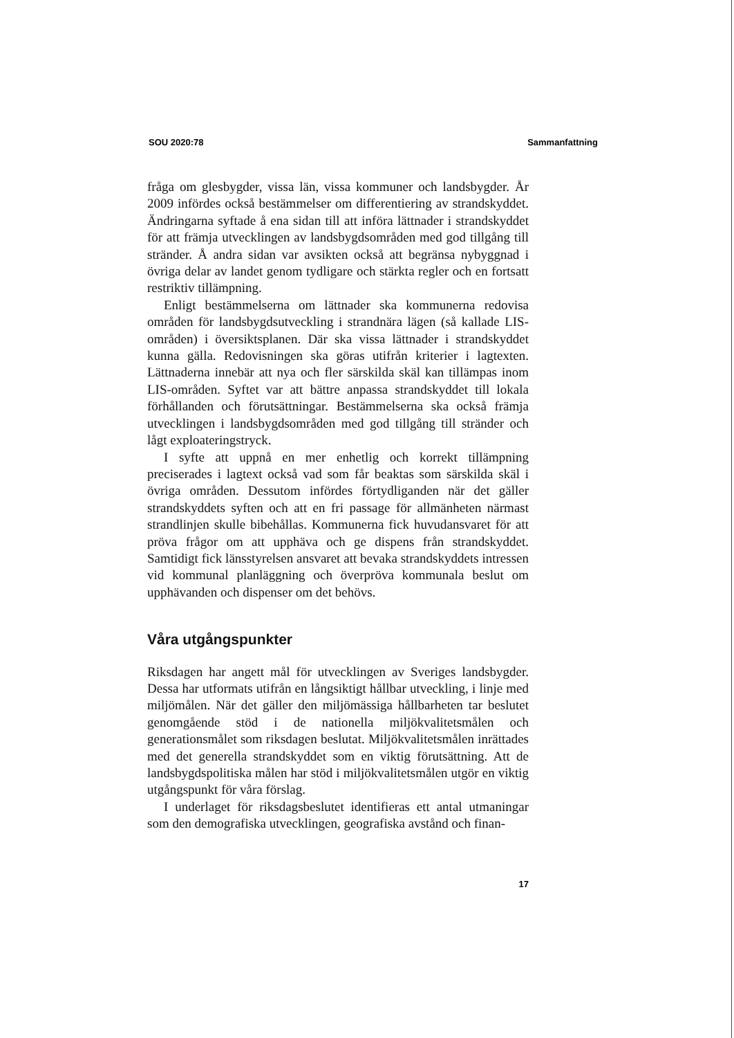SOU 2020:78 Sammanfattning
fråga om glesbygder, vissa län, vissa kommuner och landsbygder. År 2009 infördes också bestämmelser om differentiering av strandskyddet. Ändringarna syftade å ena sidan till att införa lättnader i strandskyddet för att främja utvecklingen av landsbygdsområden med god tillgång till stränder. Å andra sidan var avsikten också att begränsa nybyggnad i övriga delar av landet genom tydligare och stärkta regler och en fortsatt restriktiv tillämpning.
Enligt bestämmelserna om lättnader ska kommunerna redovisa områden för landsbygdsutveckling i strandnära lägen (så kallade LIS-områden) i översiktsplanen. Där ska vissa lättnader i strandskyddet kunna gälla. Redovisningen ska göras utifrån kriterier i lagtexten. Lättnaderna innebär att nya och fler särskilda skäl kan tillämpas inom LIS-områden. Syftet var att bättre anpassa strandskyddet till lokala förhållanden och förutsättningar. Bestämmelserna ska också främja utvecklingen i landsbygdsområden med god tillgång till stränder och lågt exploateringstryck.
I syfte att uppnå en mer enhetlig och korrekt tillämpning preciserades i lagtext också vad som får beaktas som särskilda skäl i övriga områden. Dessutom infördes förtydliganden när det gäller strandskyddets syften och att en fri passage för allmänheten närmast strandlinjen skulle bibehållas. Kommunerna fick huvudansvaret för att pröva frågor om att upphäva och ge dispens från strandskyddet. Samtidigt fick länsstyrelsen ansvaret att bevaka strandskyddets intressen vid kommunal planläggning och överpröva kommunala beslut om upphävanden och dispenser om det behövs.
Våra utgångspunkter
Riksdagen har angett mål för utvecklingen av Sveriges landsbygder. Dessa har utformats utifrån en långsiktigt hållbar utveckling, i linje med miljömålen. När det gäller den miljömässiga hållbarheten tar beslutet genomgående stöd i de nationella miljökvalitetsmålen och generationsmålet som riksdagen beslutat. Miljökvalitetsmålen inrättades med det generella strandskyddet som en viktig förutsättning. Att de landsbygdspolitiska målen har stöd i miljökvalitetsmålen utgör en viktig utgångspunkt för våra förslag.
I underlaget för riksdagsbeslutet identifieras ett antal utmaningar som den demografiska utvecklingen, geografiska avstånd och finan-
17